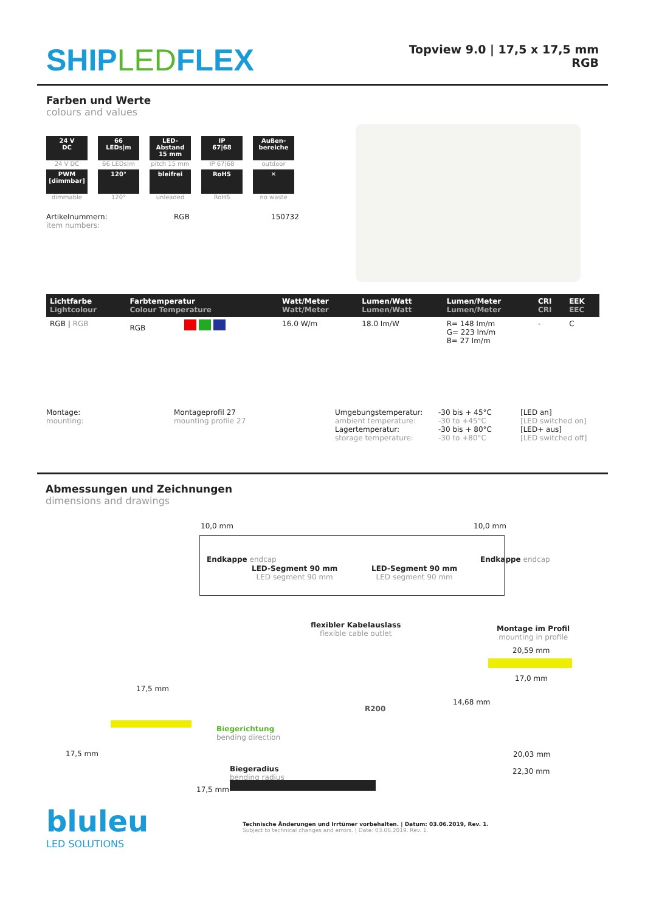SHIPLEDFLEX
Topview 9.0 | 17,5 x 17,5 mm
RGB
Farben und Werte
colours and values
24 V
DC
24 V DC
66
LEDs|m
66 LEDs|m
LED-Abstand
15 mm
pitch 15 mm
IP
67|68
IP 67|68
Außen-
bereiche
outdoor
PWM
[dimmbar]
dimmable
120°
120°
bleifrei
unleaded
RoHS
RoHS
✕
no waste
Artikelnummern:
item numbers:
RGB 150732
| Lichtfarbe Lightcolour | Farbtemperatur Colour Temperature | Watt/Meter Watt/Meter | Lumen/Watt Lumen/Watt | Lumen/Meter Lumen/Meter | CRI CRI | EEK EEC |
| --- | --- | --- | --- | --- | --- | --- |
| RGB / RGB | RGB | 16.0 W/m | 18.0 lm/W | R= 148 lm/m G= 223 lm/m B= 27 lm/m | - | C |
Montage:
mounting:
Montageprofil 27
mounting profile 27
Umgebungstemperatur:
ambient temperature:
Lagertemperatur:
storage temperature:
-30 bis + 45°C
-30 to +45°C
-30 bis + 80°C
-30 to +80°C
[LED an]
[LED switched on]
[LED+ aus]
[LED switched off]
Abmessungen und Zeichnungen
dimensions and drawings
10,0 mm 10,0 mm
Endkappe endcap
LED-Segment 90 mm
LED segment 90 mm
LED-Segment 90 mm
LED segment 90 mm
Endkappe endcap
flexibler Kabelauslass
flexible cable outlet
Montage im Profil
mounting in profile
20,59 mm
17,0 mm
14,68 mm
20,03 mm
22,30 mm
17,5 mm
17,5 mm
17,5 mm
R200
Biegerichtung
bending direction
Biegeradius
bending radius
bluleu
LED SOLUTIONS
Technische Änderungen und Irrtümer vorbehalten. | Datum: 03.06.2019, Rev. 1.
Subject to technical changes and errors. | Date: 03.06.2019. Rev. 1.